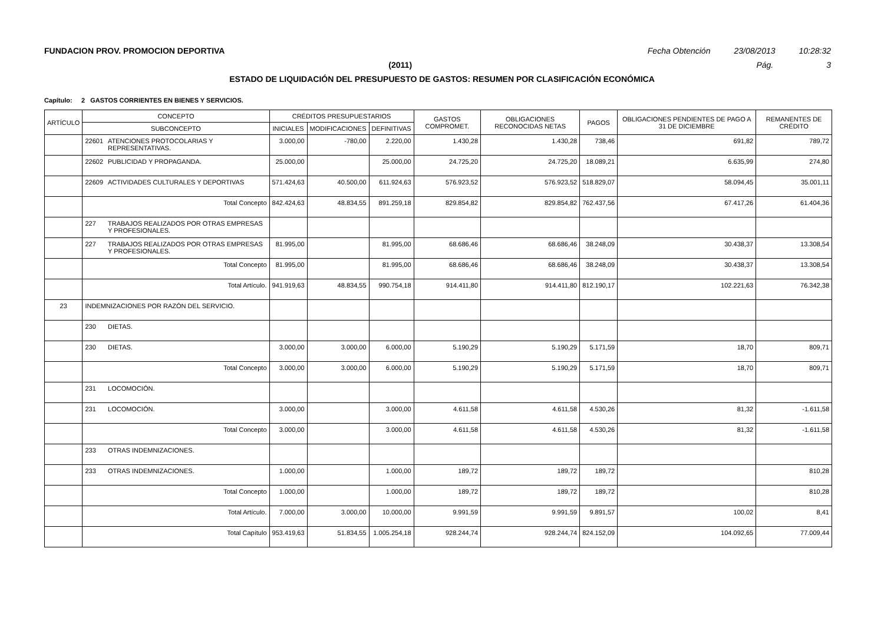FUNDACION PROV. PROMOCION DEPORTIVA Fecha Obtención 23/08/2013 10:28:32
(2011) Pág. 3
ESTADO DE LIQUIDACIÓN DEL PRESUPUESTO DE GASTOS: RESUMEN POR CLASIFICACIÓN ECONÓMICA
Capítulo: 2 GASTOS CORRIENTES EN BIENES Y SERVICIOS.
| ARTÍCULO | CONCEPTO | | CRÉDITOS PRESUPUESTARIOS | | | GASTOS COMPROMET. | OBLIGACIONES RECONOCIDAS NETAS | PAGOS | OBLIGACIONES PENDIENTES DE PAGO A 31 DE DICIEMBRE | REMANENTES DE CRÉDITO |
| --- | --- | --- | --- | --- | --- | --- | --- | --- | --- | --- |
| | SUBCONCEPTO | | INICIALES | MODIFICACIONES | DEFINITIVAS | | | | | |
| | 22601 | ATENCIONES PROTOCOLARIAS Y REPRESENTATIVAS. | 3.000,00 | -780,00 | 2.220,00 | 1.430,28 | 1.430,28 | 738,46 | 691,82 | 789,72 |
| | 22602 | PUBLICIDAD Y PROPAGANDA. | 25.000,00 | | 25.000,00 | 24.725,20 | 24.725,20 | 18.089,21 | 6.635,99 | 274,80 |
| | 22609 | ACTIVIDADES CULTURALES Y DEPORTIVAS | 571.424,63 | 40.500,00 | 611.924,63 | 576.923,52 | 576.923,52 | 518.829,07 | 58.094,45 | 35.001,11 |
| | Total Concepto | | 842.424,63 | 48.834,55 | 891.259,18 | 829.854,82 | 829.854,82 | 762.437,56 | 67.417,26 | 61.404,36 |
| | 227 | TRABAJOS REALIZADOS POR OTRAS EMPRESAS Y PROFESIONALES. | | | | | | | | |
| | 227 | TRABAJOS REALIZADOS POR OTRAS EMPRESAS Y PROFESIONALES. | 81.995,00 | | 81.995,00 | 68.686,46 | 68.686,46 | 38.248,09 | 30.438,37 | 13.308,54 |
| | Total Concepto | | 81.995,00 | | 81.995,00 | 68.686,46 | 68.686,46 | 38.248,09 | 30.438,37 | 13.308,54 |
| | Total Artículo. | | 941.919,63 | 48.834,55 | 990.754,18 | 914.411,80 | 914.411,80 | 812.190,17 | 102.221,63 | 76.342,38 |
| 23 | INDEMNIZACIONES POR RAZÓN DEL SERVICIO. | | | | | | | | | |
| | 230 | DIETAS. | | | | | | | | |
| | 230 | DIETAS. | 3.000,00 | 3.000,00 | 6.000,00 | 5.190,29 | 5.190,29 | 5.171,59 | 18,70 | 809,71 |
| | Total Concepto | | 3.000,00 | 3.000,00 | 6.000,00 | 5.190,29 | 5.190,29 | 5.171,59 | 18,70 | 809,71 |
| | 231 | LOCOMOCIÓN. | | | | | | | | |
| | 231 | LOCOMOCIÓN. | 3.000,00 | | 3.000,00 | 4.611,58 | 4.611,58 | 4.530,26 | 81,32 | -1.611,58 |
| | Total Concepto | | 3.000,00 | | 3.000,00 | 4.611,58 | 4.611,58 | 4.530,26 | 81,32 | -1.611,58 |
| | 233 | OTRAS INDEMNIZACIONES. | | | | | | | | |
| | 233 | OTRAS INDEMNIZACIONES. | 1.000,00 | | 1.000,00 | 189,72 | 189,72 | 189,72 | | 810,28 |
| | Total Concepto | | 1.000,00 | | 1.000,00 | 189,72 | 189,72 | 189,72 | | 810,28 |
| | Total Artículo. | | 7.000,00 | 3.000,00 | 10.000,00 | 9.991,59 | 9.991,59 | 9.891,57 | 100,02 | 8,41 |
| | Total Capítulo | | 953.419,63 | 51.834,55 | 1.005.254,18 | 928.244,74 | 928.244,74 | 824.152,09 | 104.092,65 | 77.009,44 |